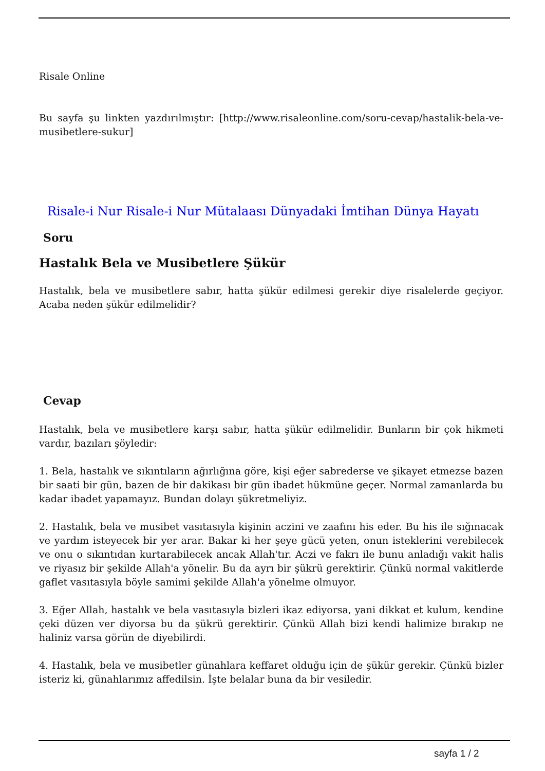Risale Online
Bu sayfa şu linkten yazdırılmıştır: [http://www.risaleonline.com/soru-cevap/hastalik-bela-ve-musibetlere-sukur]
Risale-i Nur Risale-i Nur Mütalaası Dünyadaki İmtihan Dünya Hayatı
Soru
Hastalık Bela ve Musibetlere Şükür
Hastalık, bela ve musibetlere sabır, hatta şükür edilmesi gerekir diye risalelerde geçiyor. Acaba neden şükür edilmelidir?
Cevap
Hastalık, bela ve musibetlere karşı sabır, hatta şükür edilmelidir. Bunların bir çok hikmeti vardır, bazıları şöyledir:
1. Bela, hastalık ve sıkıntıların ağırlığına göre, kişi eğer sabrederse ve şikayet etmezse bazen bir saati bir gün, bazen de bir dakikası bir gün ibadet hükmüne geçer. Normal zamanlarda bu kadar ibadet yapamayız. Bundan dolayı şükretmeliyiz.
2. Hastalık, bela ve musibet vasıtasıyla kişinin aczini ve zaafını his eder. Bu his ile sığınacak ve yardım isteyecek bir yer arar. Bakar ki her şeye gücü yeten, onun isteklerini verebilecek ve onu o sıkıntıdan kurtarabilecek ancak Allah'tır. Aczi ve fakrı ile bunu anladığı vakit halis ve riyasız bir şekilde Allah'a yönelir. Bu da ayrı bir şükrü gerektirir. Çünkü normal vakitlerde gaflet vasıtasıyla böyle samimi şekilde Allah'a yönelme olmuyor.
3. Eğer Allah, hastalık ve bela vasıtasıyla bizleri ikaz ediyorsa, yani dikkat et kulum, kendine çeki düzen ver diyorsa bu da şükrü gerektirir. Çünkü Allah bizi kendi halimize bırakıp ne haliniz varsa görün de diyebilirdi.
4. Hastalık, bela ve musibetler günahlara keffaret olduğu için de şükür gerekir. Çünkü bizler isteriz ki, günahlarımız affedilsin. İşte belalar buna da bir vesiledir.
sayfa 1 / 2